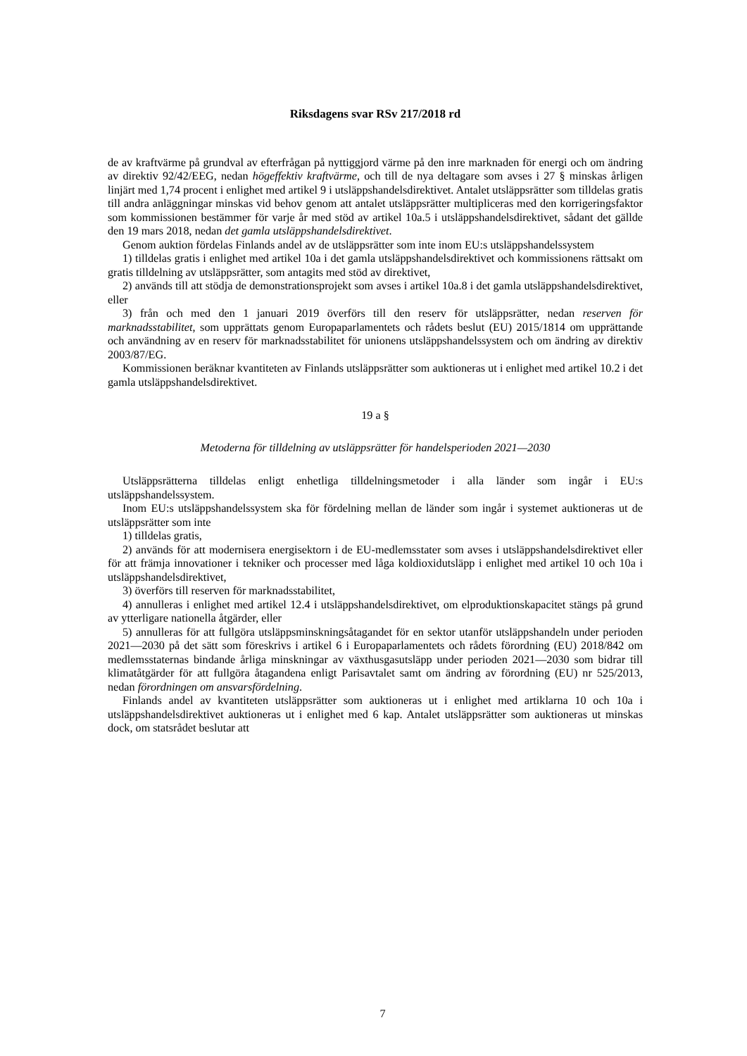Riksdagens svar RSv 217/2018 rd
de av kraftvärme på grundval av efterfrågan på nyttiggjord värme på den inre marknaden för energi och om ändring av direktiv 92/42/EEG, nedan högeffektiv kraftvärme, och till de nya deltagare som avses i 27 § minskas årligen linjärt med 1,74 procent i enlighet med artikel 9 i utsläppshandelsdirektivet. Antalet utsläppsrätter som tilldelas gratis till andra anläggningar minskas vid behov genom att antalet utsläppsrätter multipliceras med den korrigeringsfaktor som kommissionen bestämmer för varje år med stöd av artikel 10a.5 i utsläppshandelsdirektivet, sådant det gällde den 19 mars 2018, nedan det gamla utsläppshandelsdirektivet.
Genom auktion fördelas Finlands andel av de utsläppsrätter som inte inom EU:s utsläppshandelssystem
1) tilldelas gratis i enlighet med artikel 10a i det gamla utsläppshandelsdirektivet och kommissionens rättsakt om gratis tilldelning av utsläppsrätter, som antagits med stöd av direktivet,
2) används till att stödja de demonstrationsprojekt som avses i artikel 10a.8 i det gamla utsläppshandelsdirektivet, eller
3) från och med den 1 januari 2019 överförs till den reserv för utsläppsrätter, nedan reserven för marknadsstabilitet, som upprättats genom Europaparlamentets och rådets beslut (EU) 2015/1814 om upprättande och användning av en reserv för marknadsstabilitet för unionens utsläppshandelssystem och om ändring av direktiv 2003/87/EG.
Kommissionen beräknar kvantiteten av Finlands utsläppsrätter som auktioneras ut i enlighet med artikel 10.2 i det gamla utsläppshandelsdirektivet.
19 a §
Metoderna för tilldelning av utsläppsrätter för handelsperioden 2021—2030
Utsläppsrätterna tilldelas enligt enhetliga tilldelningsmetoder i alla länder som ingår i EU:s utsläppshandelssystem.
Inom EU:s utsläppshandelssystem ska för fördelning mellan de länder som ingår i systemet auktioneras ut de utsläppsrätter som inte
1) tilldelas gratis,
2) används för att modernisera energisektorn i de EU-medlemsstater som avses i utsläppshandelsdirektivet eller för att främja innovationer i tekniker och processer med låga koldioxidutsläpp i enlighet med artikel 10 och 10a i utsläppshandelsdirektivet,
3) överförs till reserven för marknadsstabilitet,
4) annulleras i enlighet med artikel 12.4 i utsläppshandelsdirektivet, om elproduktionskapacitet stängs på grund av ytterligare nationella åtgärder, eller
5) annulleras för att fullgöra utsläppsminskningsåtagandet för en sektor utanför utsläppshandeln under perioden 2021—2030 på det sätt som föreskrivs i artikel 6 i Europaparlamentets och rådets förordning (EU) 2018/842 om medlemsstaternas bindande årliga minskningar av växthusgasutsläpp under perioden 2021—2030 som bidrar till klimatåtgärder för att fullgöra åtagandena enligt Parisavtalet samt om ändring av förordning (EU) nr 525/2013, nedan förordningen om ansvarsfördelning.
Finlands andel av kvantiteten utsläppsrätter som auktioneras ut i enlighet med artiklarna 10 och 10a i utsläppshandelsdirektivet auktioneras ut i enlighet med 6 kap. Antalet utsläppsrätter som auktioneras ut minskas dock, om statsrådet beslutar att
7